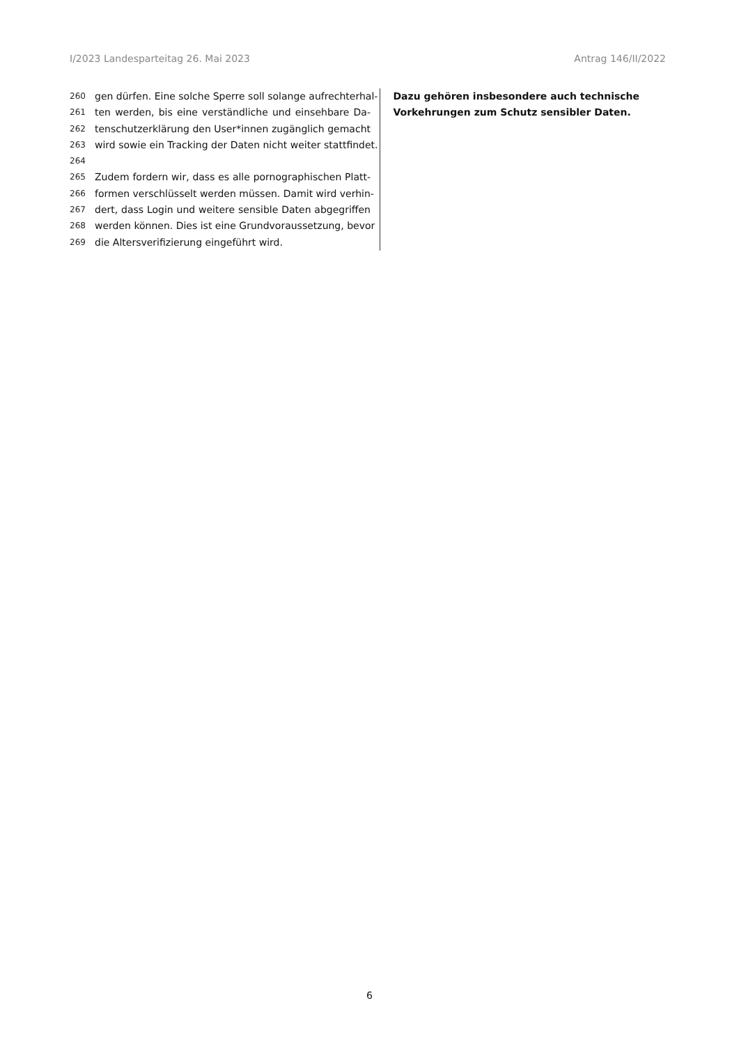I/2023 Landesparteitag 26. Mai 2023 Antrag 146/II/2022
260 gen dürfen. Eine solche Sperre soll solange aufrechterhal-
261 ten werden, bis eine verständliche und einsehbare Da-
262 tenschutzerklärung den User*innen zugänglich gemacht
263 wird sowie ein Tracking der Daten nicht weiter stattfindet.
264
265 Zudem fordern wir, dass es alle pornographischen Platt-
266 formen verschlüsselt werden müssen. Damit wird verhin-
267 dert, dass Login und weitere sensible Daten abgegriffen
268 werden können. Dies ist eine Grundvoraussetzung, bevor
269 die Altersverifizierung eingeführt wird.
Dazu gehören insbesondere auch technische Vorkehrungen zum Schutz sensibler Daten.
6